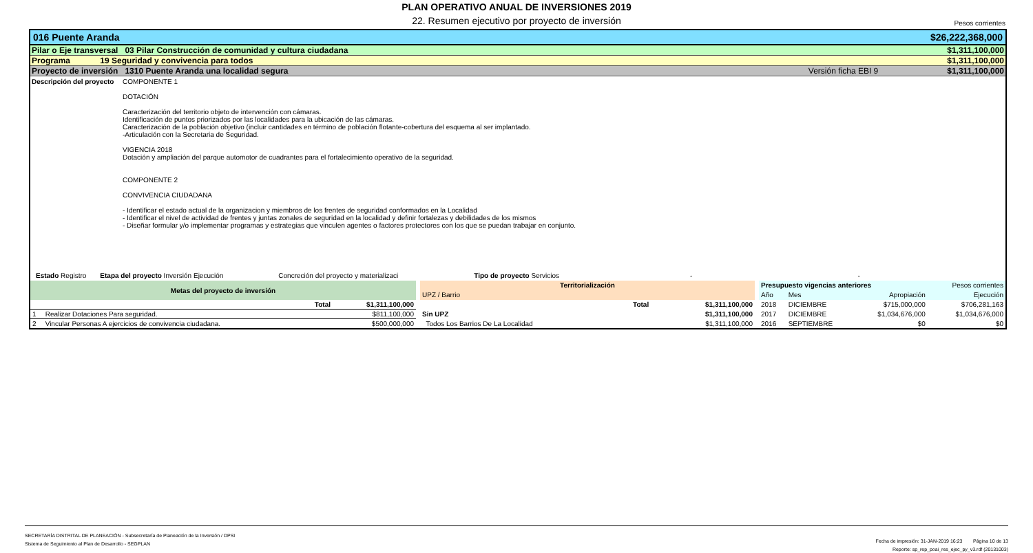PLAN OPERATIVO ANUAL DE INVERSIONES 2019
22. Resumen ejecutivo por proyecto de inversión Pesos corrientes
016 Puente Aranda $26,222,368,000
Pilar o Eje transversal 03 Pilar Construcción de comunidad y cultura ciudadana $1,311,100,000
Programa 19 Seguridad y convivencia para todos $1,311,100,000
Proyecto de inversión 1310 Puente Aranda una localidad segura Versión ficha EBI 9 $1,311,100,000
Descripción del proyecto
COMPONENTE 1
DOTACIÓN
Caracterización del territorio objeto de intervención con cámaras.
Identificación de puntos priorizados por las localidades para la ubicación de las cámaras.
Caracterización de la población objetivo (incluir cantidades en término de población flotante-cobertura del esquema al ser implantado.
-Articulación con la Secretaria de Seguridad.
VIGENCIA 2018
Dotación y ampliación del parque automotor de cuadrantes para el fortalecimiento operativo de la seguridad.
COMPONENTE 2
CONVIVENCIA CIUDADANA
- Identificar el estado actual de la organizacion y miembros de los frentes de seguridad conformados en la Localidad
- Identificar el nivel de actividad de frentes y juntas zonales de seguridad en la localidad y definir fortalezas y debilidades de los mismos
- Diseñar formular y/o implementar programas y estrategias que vinculen agentes o factores protectores con los que se puedan trabajar en conjunto.
Estado Registro Etapa del proyecto Inversión Ejecución Concreción del proyecto y materializaci Tipo de proyecto Servicios - -
| Metas del proyecto de inversión | | |
| --- | --- | --- |
| | Total | $1,311,100,000 |
| 1 | Realizar Dotaciones Para seguridad. | $811,100,000 |
| 2 | Vincular Personas A ejercicios de convivencia ciudadana. | $500,000,000 |
| Territorialización | |
| --- | --- |
| UPZ / Barrio | |
| Total | $1,311,100,000 |
| Sin UPZ | $1,311,100,000 |
| Todos Los Barrios De La Localidad | $1,311,100,000 |
| Presupuesto vigencias anteriores | | | Pesos corrientes |
| Año | Mes | Apropiación | Ejecución |
| 2018 | DICIEMBRE | $715,000,000 | $706,281,163 |
| 2017 | DICIEMBRE | $1,034,676,000 | $1,034,676,000 |
| 2016 | SEPTIEMBRE | $0 | $0 |
SECRETARÍA DISTRITAL DE PLANEACIÓN - Subsecretaría de Planeación de la Inversión / DPSI
Sistema de Seguimiento al Plan de Desarrollo - SEGPLAN
Fecha de impresión: 31-JAN-2019 16:23 Página 10 de 13
Reporte: sp_rep_poai_res_ejec_py_v3.rdf (20131003)